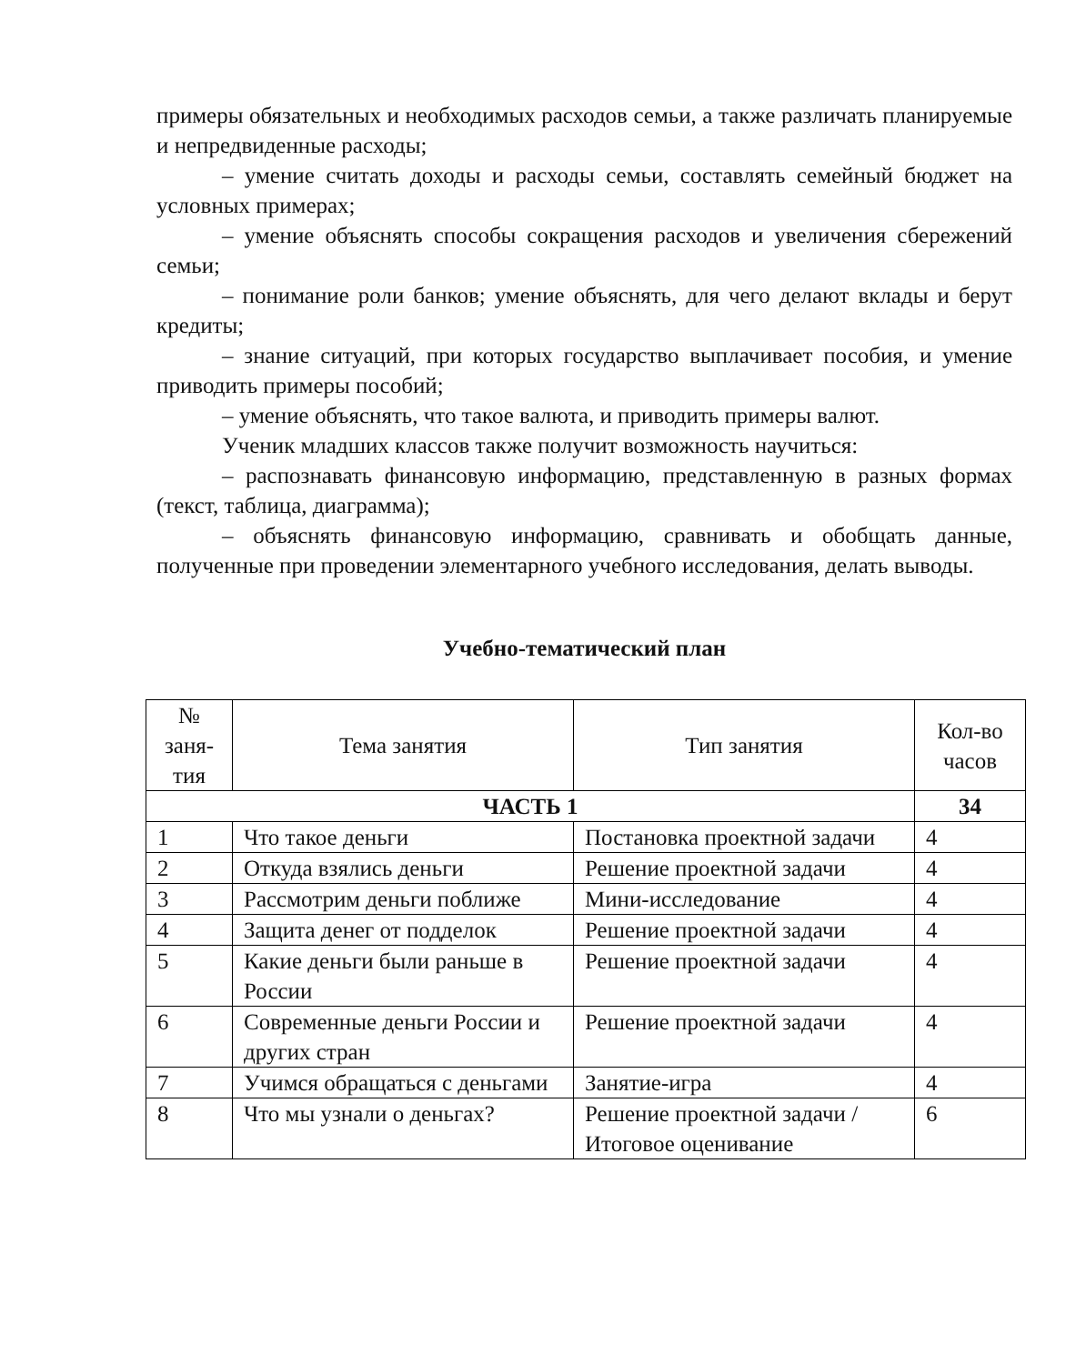примеры обязательных и необходимых расходов семьи, а также различать планируемые и непредвиденные расходы;
– умение считать доходы и расходы семьи, составлять семейный бюджет на условных примерах;
– умение объяснять способы сокращения расходов и увеличения сбережений семьи;
– понимание роли банков; умение объяснять, для чего делают вклады и берут кредиты;
– знание ситуаций, при которых государство выплачивает пособия, и умение приводить примеры пособий;
– умение объяснять, что такое валюта, и приводить примеры валют.
Ученик младших классов также получит возможность научиться:
– распознавать финансовую информацию, представленную в разных формах (текст, таблица, диаграмма);
– объяснять финансовую информацию, сравнивать и обобщать данные, полученные при проведении элементарного учебного исследования, делать выводы.
Учебно-тематический план
| № заня-тия | Тема занятия | Тип занятия | Кол-во часов |
| --- | --- | --- | --- |
| ЧАСТЬ 1 | | | 34 |
| 1 | Что такое деньги | Постановка проектной задачи | 4 |
| 2 | Откуда взялись деньги | Решение проектной задачи | 4 |
| 3 | Рассмотрим деньги поближе | Мини-исследование | 4 |
| 4 | Защита денег от подделок | Решение проектной задачи | 4 |
| 5 | Какие деньги были раньше в России | Решение проектной задачи | 4 |
| 6 | Современные деньги России и других стран | Решение проектной задачи | 4 |
| 7 | Учимся обращаться с деньгами | Занятие-игра | 4 |
| 8 | Что мы узнали о деньгах? | Решение проектной задачи / Итоговое оценивание | 6 |